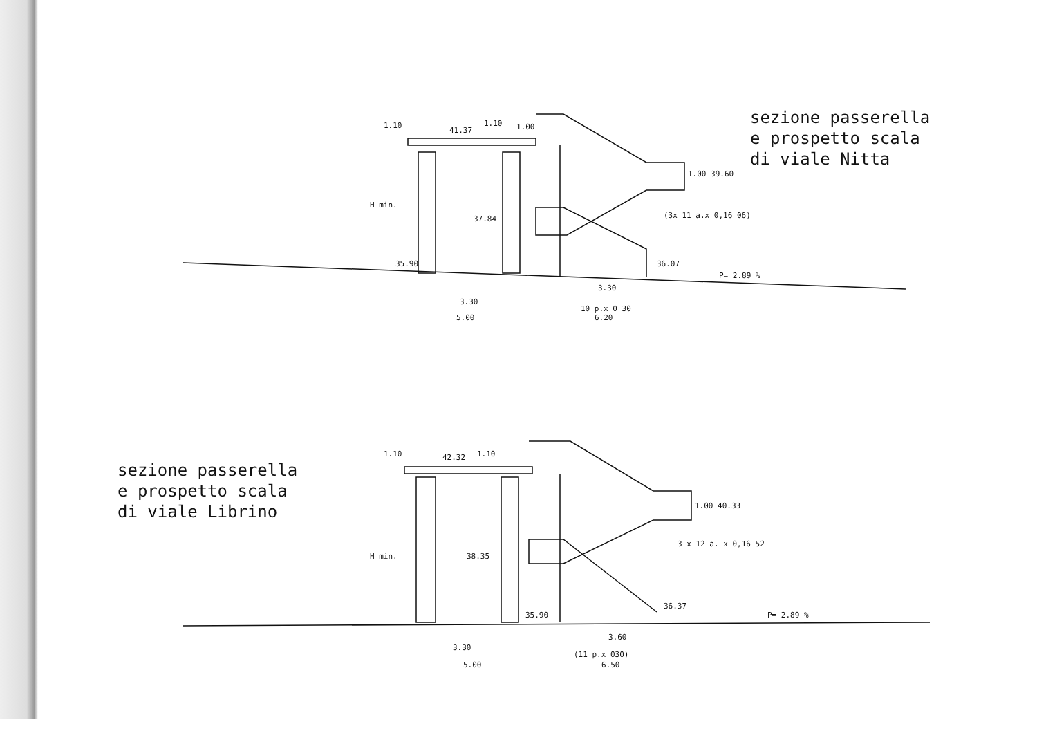sezione passerella
e prospetto scala
di viale Nitta
sezione passerella
e prospetto scala
di viale Librino
41.37
1.10
1.10
1.00
H min.
37.84
35.90
1.00 39.60
(3x 11 a.x 0,16 06)
36.07
P= 2.89 %
3.30
3.30
5.00
6.20
10 p.x 0 30
42.32
1.10
1.10
1.00 40.33
H min.
38.35
3 x 12 a. x 0,16 52
36.37
35.90
P= 2.89 %
3.30
3.60
5.00
6.50
(11 p.x 030)